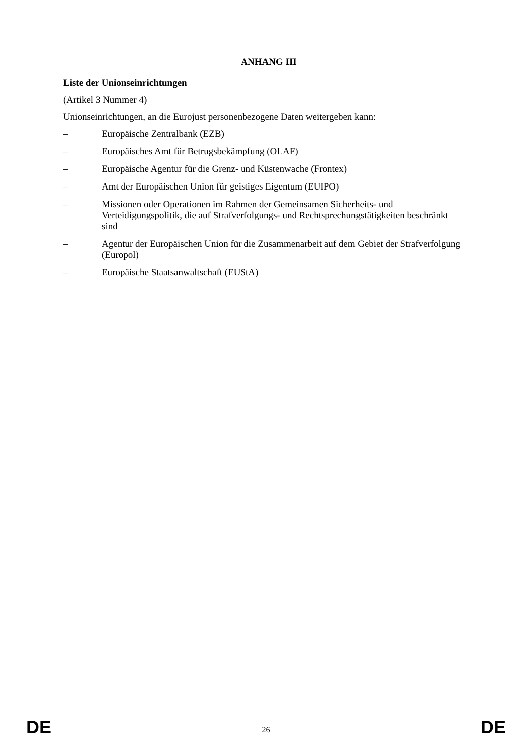ANHANG III
Liste der Unionseinrichtungen
(Artikel 3 Nummer 4)
Unionseinrichtungen, an die Eurojust personenbezogene Daten weitergeben kann:
– Europäische Zentralbank (EZB)
– Europäisches Amt für Betrugsbekämpfung (OLAF)
– Europäische Agentur für die Grenz- und Küstenwache (Frontex)
– Amt der Europäischen Union für geistiges Eigentum (EUIPO)
– Missionen oder Operationen im Rahmen der Gemeinsamen Sicherheits- und Verteidigungspolitik, die auf Strafverfolgungs- und Rechtsprechungstätigkeiten beschränkt sind
– Agentur der Europäischen Union für die Zusammenarbeit auf dem Gebiet der Strafverfolgung (Europol)
– Europäische Staatsanwaltschaft (EUStA)
DE 26 DE